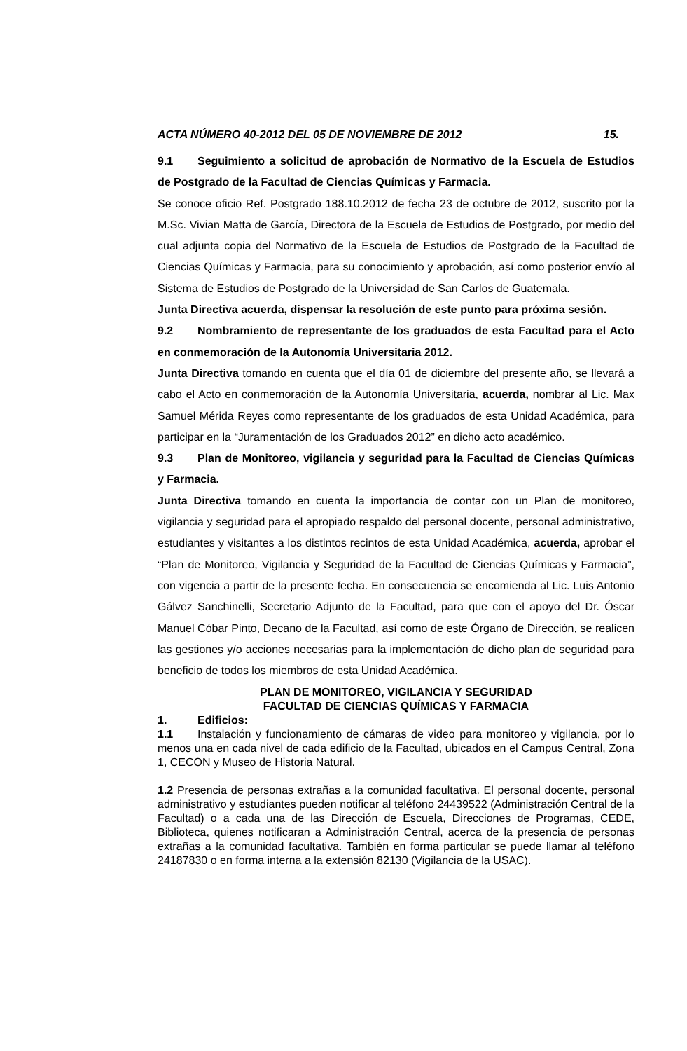ACTA NÚMERO 40-2012 DEL 05 DE NOVIEMBRE DE 2012 15.
9.1 Seguimiento a solicitud de aprobación de Normativo de la Escuela de Estudios de Postgrado de la Facultad de Ciencias Químicas y Farmacia.
Se conoce oficio Ref. Postgrado 188.10.2012 de fecha 23 de octubre de 2012, suscrito por la M.Sc. Vivian Matta de García, Directora de la Escuela de Estudios de Postgrado, por medio del cual adjunta copia del Normativo de la Escuela de Estudios de Postgrado de la Facultad de Ciencias Químicas y Farmacia, para su conocimiento y aprobación, así como posterior envío al Sistema de Estudios de Postgrado de la Universidad de San Carlos de Guatemala.
Junta Directiva acuerda, dispensar la resolución de este punto para próxima sesión.
9.2 Nombramiento de representante de los graduados de esta Facultad para el Acto en conmemoración de la Autonomía Universitaria 2012.
Junta Directiva tomando en cuenta que el día 01 de diciembre del presente año, se llevará a cabo el Acto en conmemoración de la Autonomía Universitaria, acuerda, nombrar al Lic. Max Samuel Mérida Reyes como representante de los graduados de esta Unidad Académica, para participar en la “Juramentación de los Graduados 2012” en dicho acto académico.
9.3 Plan de Monitoreo, vigilancia y seguridad para la Facultad de Ciencias Químicas y Farmacia.
Junta Directiva tomando en cuenta la importancia de contar con un Plan de monitoreo, vigilancia y seguridad para el apropiado respaldo del personal docente, personal administrativo, estudiantes y visitantes a los distintos recintos de esta Unidad Académica, acuerda, aprobar el “Plan de Monitoreo, Vigilancia y Seguridad de la Facultad de Ciencias Químicas y Farmacia”, con vigencia a partir de la presente fecha. En consecuencia se encomienda al Lic. Luis Antonio Gálvez Sanchinelli, Secretario Adjunto de la Facultad, para que con el apoyo del Dr. Óscar Manuel Cóbar Pinto, Decano de la Facultad, así como de este Órgano de Dirección, se realicen las gestiones y/o acciones necesarias para la implementación de dicho plan de seguridad para beneficio de todos los miembros de esta Unidad Académica.
PLAN DE MONITOREO, VIGILANCIA Y SEGURIDAD
FACULTAD DE CIENCIAS QUÍMICAS Y FARMACIA
1. Edificios:
1.1 Instalación y funcionamiento de cámaras de video para monitoreo y vigilancia, por lo menos una en cada nivel de cada edificio de la Facultad, ubicados en el Campus Central, Zona 1, CECON y Museo de Historia Natural.
1.2 Presencia de personas extrañas a la comunidad facultativa. El personal docente, personal administrativo y estudiantes pueden notificar al teléfono 24439522 (Administración Central de la Facultad) o a cada una de las Dirección de Escuela, Direcciones de Programas, CEDE, Biblioteca, quienes notificaran a Administración Central, acerca de la presencia de personas extrañas a la comunidad facultativa. También en forma particular se puede llamar al teléfono 24187830 o en forma interna a la extensión 82130 (Vigilancia de la USAC).